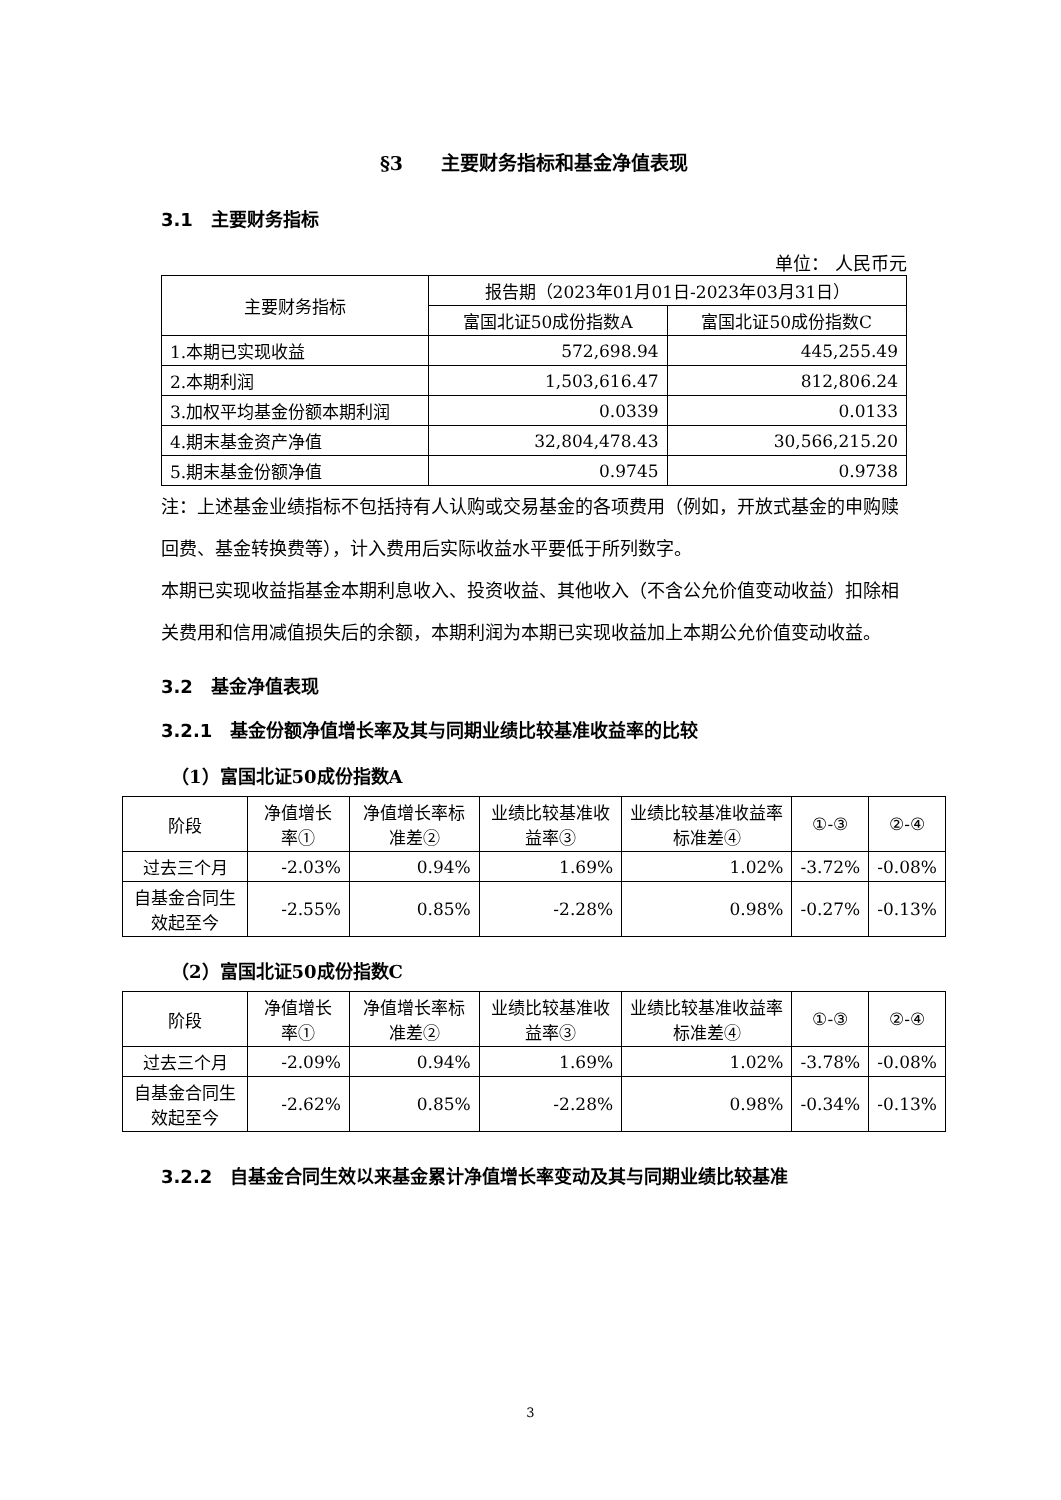§3　　主要财务指标和基金净值表现
3.1　主要财务指标
单位： 人民币元
| 主要财务指标 | 报告期（2023年01月01日-2023年03月31日） | |
| --- | --- | --- |
| | 富国北证50成份指数A | 富国北证50成份指数C |
| 1.本期已实现收益 | 572,698.94 | 445,255.49 |
| 2.本期利润 | 1,503,616.47 | 812,806.24 |
| 3.加权平均基金份额本期利润 | 0.0339 | 0.0133 |
| 4.期末基金资产净值 | 32,804,478.43 | 30,566,215.20 |
| 5.期末基金份额净值 | 0.9745 | 0.9738 |
注：上述基金业绩指标不包括持有人认购或交易基金的各项费用（例如，开放式基金的申购赎回费、基金转换费等），计入费用后实际收益水平要低于所列数字。
本期已实现收益指基金本期利息收入、投资收益、其他收入（不含公允价值变动收益）扣除相关费用和信用减值损失后的余额，本期利润为本期已实现收益加上本期公允价值变动收益。
3.2　基金净值表现
3.2.1　基金份额净值增长率及其与同期业绩比较基准收益率的比较
（1）富国北证50成份指数A
| 阶段 | 净值增长率① | 净值增长率标准差② | 业绩比较基准收益率③ | 业绩比较基准收益率标准差④ | ①-③ | ②-④ |
| --- | --- | --- | --- | --- | --- | --- |
| 过去三个月 | -2.03% | 0.94% | 1.69% | 1.02% | -3.72% | -0.08% |
| 自基金合同生效起至今 | -2.55% | 0.85% | -2.28% | 0.98% | -0.27% | -0.13% |
（2）富国北证50成份指数C
| 阶段 | 净值增长率① | 净值增长率标准差② | 业绩比较基准收益率③ | 业绩比较基准收益率标准差④ | ①-③ | ②-④ |
| --- | --- | --- | --- | --- | --- | --- |
| 过去三个月 | -2.09% | 0.94% | 1.69% | 1.02% | -3.78% | -0.08% |
| 自基金合同生效起至今 | -2.62% | 0.85% | -2.28% | 0.98% | -0.34% | -0.13% |
3.2.2　自基金合同生效以来基金累计净值增长率变动及其与同期业绩比较基准
3